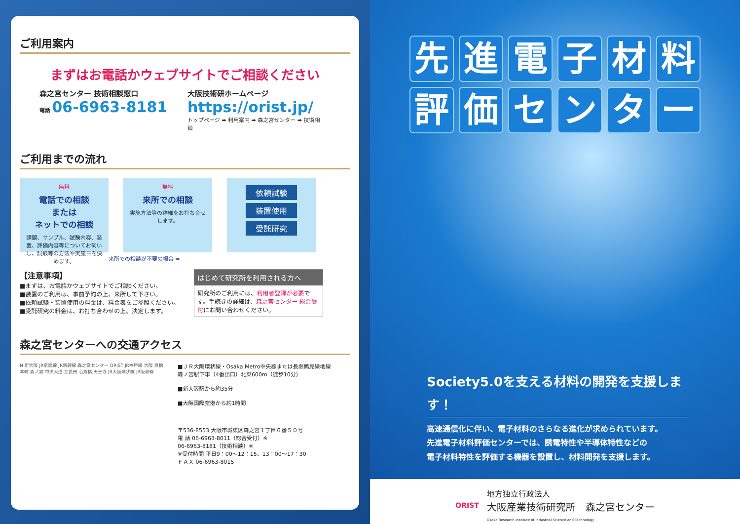ご利用案内
まずはお電話かウェブサイトでご相談ください
森之宮センター 技術相談窓口
電話 06-6963-8181
大阪技術研ホームページ
https://orist.jp/
トップページ ➡ 利用案内 ➡ 森之宮センター ➡ 技術相談
ご利用までの流れ
無料
電話での相談
または
ネットでの相談
課題、サンプル、試験内容、装置、評価内容等についてお伺いし、試験等の方法や実施日を決めます。
無料
来所での相談
実施方法等の詳細をお打ち合せします。
依頼試験
装置使用
受託研究
来所での相談が不要の場合 ⇒
【注意事項】
■まずは、お電話かウェブサイトでご相談ください。
■装置のご利用は、事前予約の上、来所して下さい。
■依頼試験・装置使用の料金は、料金表をご参照ください。
■受託研究の料金は、お打ち合わせの上、決定します。
はじめて研究所を利用される方へ
研究所のご利用には、利用者登録が必要です。手続きの詳細は、森之宮センター 総合受付にお問い合わせください。
森之宮センターへの交通アクセス
N 新大阪 JR京都線 JR新幹線 森之宮センター ORIST JR神戸線 大阪 京橋 本町 森ノ宮 中央大通 至長田 心斎橋 天王寺 JR大阪環状線 JR阪和線
■ＪＲ大阪環状線・Osaka Metro中央線または長堀鶴見緑地線
森ノ宮駅下車（4番出口）北東600m（徒歩10分）
■新大阪駅から約35分
■大阪国際空港から約1時間
〒536-8553 大阪市城東区森之宮１丁目６番５０号
電 話 06-6963-8011（総合受付）※
06-6963-8181（技術相談）※
※受付時間 平日9：00～12：15、13：00～17：30
ＦＡＸ 06-6963-8015
先進電子材料評価センター
Society5.0を支える材料の開発を支援します！
高速通信化に伴い、電子材料のさらなる進化が求められています。
先進電子材料評価センターでは、誘電特性や半導体特性などの
電子材料特性を評価する機器を設置し、材料開発を支援します。
ORIST
地方独立行政法人
大阪産業技術研究所　森之宮センター
Osaka Research Institute of Industrial Science and Technology